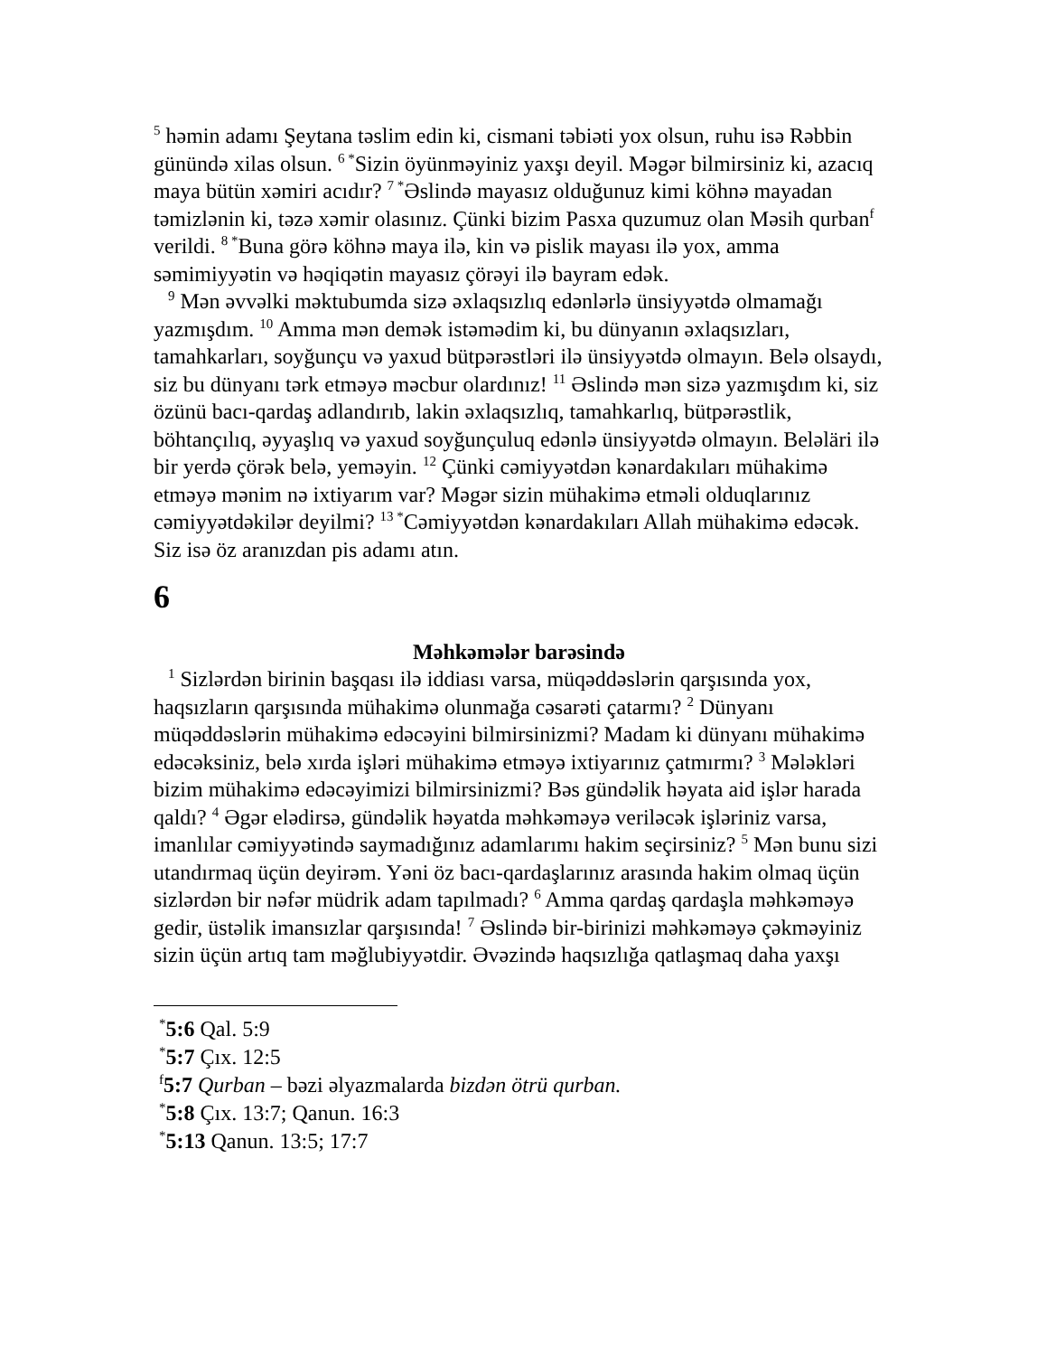<sup>5</sup> həmin adamı Şeytana təslim edin ki, cismani təbiəti yox olsun, ruhu isə Rəbbin günündə xilas olsun. <sup>6 *</sup>Sizin öyünməyiniz yaxşı deyil. Məgər bilmirsiniz ki, azacıq maya bütün xəmiri acıdır? <sup>7 *</sup>Əslində mayasız olduğunuz kimi köhnə mayadan təmizlənin ki, təzə xəmir olasınız. Çünki bizim Pasxa quzumuz olan Məsih qurban<sup>f</sup> verildi. <sup>8 *</sup>Buna görə köhnə maya ilə, kin və pislik mayası ilə yox, amma səmimiyyətin və həqiqətin mayasız çörəyi ilə bayram edək.
<sup>9</sup> Mən əvvəlki məktubumda sizə əxlaqsızlıq edənlərlə ünsiyyətdə olmamağı yazmışdım. <sup>10</sup> Amma mən demək istəmədim ki, bu dünyanın əxlaqsızları, tamahkarları, soyğunçu və yaxud bütpərəstləri ilə ünsiyyətdə olmayın. Belə olsaydı, siz bu dünyanı tərk etməyə məcbur olardınız! <sup>11</sup> Əslində mən sizə yazmışdım ki, siz özünü bacı-qardaş adlandırıb, lakin əxlaqsızlıq, tamahkarlıq, bütpərəstlik, böhtançılıq, əyyaşlıq və yaxud soyğunçuluq edənlə ünsiyyətdə olmayın. Beləläri ilə bir yerdə çörək belə, yeməyin. <sup>12</sup> Çünki cəmiyyətdən kənardakıları mühakimə etməyə mənim nə ixtiyarım var? Məgər sizin mühakimə etməli olduqlarınız cəmiyyətdəkilər deyilmi? <sup>13 *</sup>Cəmiyyətdən kənardakıları Allah mühakimə edəcək. Siz isə öz aranızdan pis adamı atın.
6
Məhkəmələr barəsində
<sup>1</sup> Sizlərdən birinin başqası ilə iddiası varsa, müqəddəslərin qarşısında yox, haqsızların qarşısında mühakimə olunmağa cəsarəti çatarmı? <sup>2</sup> Dünyanı müqəddəslərin mühakimə edəcəyini bilmirsinizmi? Madam ki dünyanı mühakimə edəcəksiniz, belə xırda işləri mühakimə etməyə ixtiyarınız çatmırmı? <sup>3</sup> Mələkləri bizim mühakimə edəcəyimizi bilmirsinizmi? Bəs gündəlik həyata aid işlər harada qaldı? <sup>4</sup> Əgər elədirsə, gündəlik həyatda məhkəməyə veriləcək işləriniz varsa, imanlılar cəmiyyətində saymadığınız adamlarımı hakim seçirsiniz? <sup>5</sup> Mən bunu sizi utandırmaq üçün deyirəm. Yəni öz bacı-qardaşlarınız arasında hakim olmaq üçün sizlərdən bir nəfər müdrik adam tapılmadı? <sup>6</sup> Amma qardaş qardaşla məhkəməyə gedir, üstəlik imansızlar qarşısında! <sup>7</sup> Əslində bir-birinizi məhkəməyə çəkməyiniz sizin üçün artıq tam məğlubiyyətdir. Əvəzində haqsızlığa qatlaşmaq daha yaxşı
<sup>*</sup> 5:6 Qal. 5:9
<sup>*</sup> 5:7 Çıx. 12:5
<sup>f</sup> 5:7 Qurban – bəzi əlyazmalarda bizdən ötrü qurban.
<sup>*</sup> 5:8 Çıx. 13:7; Qanun. 16:3
<sup>*</sup> 5:13 Qanun. 13:5; 17:7